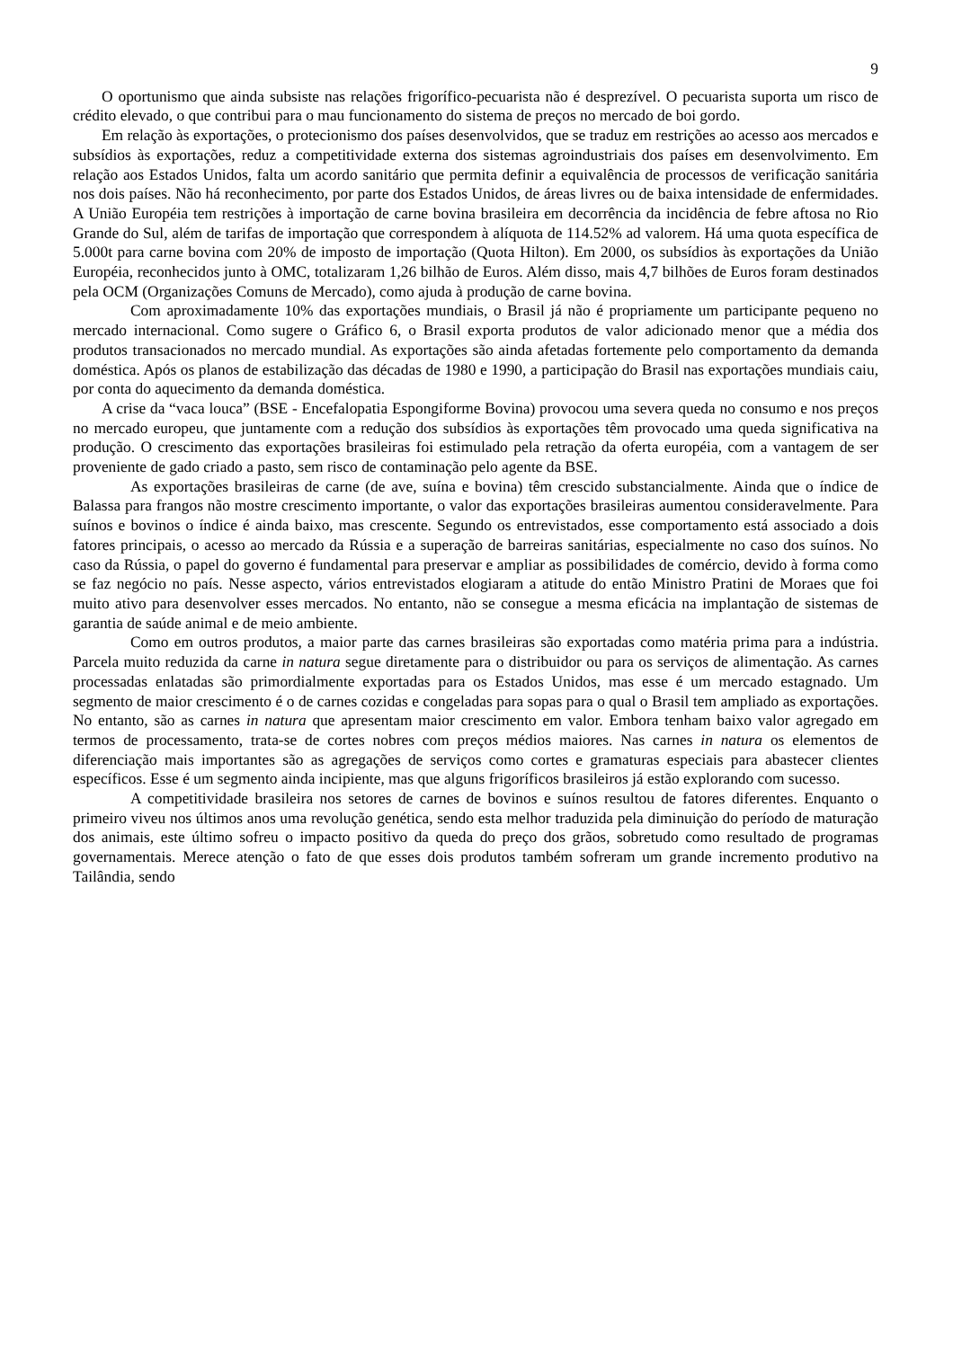9
O oportunismo que ainda subsiste nas relações frigorífico-pecuarista não é desprezível. O pecuarista suporta um risco de crédito elevado, o que contribui para o mau funcionamento do sistema de preços no mercado de boi gordo.
Em relação às exportações, o protecionismo dos países desenvolvidos, que se traduz em restrições ao acesso aos mercados e subsídios às exportações, reduz a competitividade externa dos sistemas agroindustriais dos países em desenvolvimento. Em relação aos Estados Unidos, falta um acordo sanitário que permita definir a equivalência de processos de verificação sanitária nos dois países. Não há reconhecimento, por parte dos Estados Unidos, de áreas livres ou de baixa intensidade de enfermidades. A União Européia tem restrições à importação de carne bovina brasileira em decorrência da incidência de febre aftosa no Rio Grande do Sul, além de tarifas de importação que correspondem à alíquota de 114.52% ad valorem. Há uma quota específica de 5.000t para carne bovina com 20% de imposto de importação (Quota Hilton). Em 2000, os subsídios às exportações da União Européia, reconhecidos junto à OMC, totalizaram 1,26 bilhão de Euros. Além disso, mais 4,7 bilhões de Euros foram destinados pela OCM (Organizações Comuns de Mercado), como ajuda à produção de carne bovina.
Com aproximadamente 10% das exportações mundiais, o Brasil já não é propriamente um participante pequeno no mercado internacional. Como sugere o Gráfico 6, o Brasil exporta produtos de valor adicionado menor que a média dos produtos transacionados no mercado mundial. As exportações são ainda afetadas fortemente pelo comportamento da demanda doméstica. Após os planos de estabilização das décadas de 1980 e 1990, a participação do Brasil nas exportações mundiais caiu, por conta do aquecimento da demanda doméstica.
A crise da “vaca louca” (BSE - Encefalopatia Espongiforme Bovina) provocou uma severa queda no consumo e nos preços no mercado europeu, que juntamente com a redução dos subsídios às exportações têm provocado uma queda significativa na produção. O crescimento das exportações brasileiras foi estimulado pela retração da oferta européia, com a vantagem de ser proveniente de gado criado a pasto, sem risco de contaminação pelo agente da BSE.
As exportações brasileiras de carne (de ave, suína e bovina) têm crescido substancialmente. Ainda que o índice de Balassa para frangos não mostre crescimento importante, o valor das exportações brasileiras aumentou consideravelmente. Para suínos e bovinos o índice é ainda baixo, mas crescente. Segundo os entrevistados, esse comportamento está associado a dois fatores principais, o acesso ao mercado da Rússia e a superação de barreiras sanitárias, especialmente no caso dos suínos. No caso da Rússia, o papel do governo é fundamental para preservar e ampliar as possibilidades de comércio, devido à forma como se faz negócio no país. Nesse aspecto, vários entrevistados elogiaram a atitude do então Ministro Pratini de Moraes que foi muito ativo para desenvolver esses mercados. No entanto, não se consegue a mesma eficácia na implantação de sistemas de garantia de saúde animal e de meio ambiente.
Como em outros produtos, a maior parte das carnes brasileiras são exportadas como matéria prima para a indústria. Parcela muito reduzida da carne in natura segue diretamente para o distribuidor ou para os serviços de alimentação. As carnes processadas enlatadas são primordialmente exportadas para os Estados Unidos, mas esse é um mercado estagnado. Um segmento de maior crescimento é o de carnes cozidas e congeladas para sopas para o qual o Brasil tem ampliado as exportações. No entanto, são as carnes in natura que apresentam maior crescimento em valor. Embora tenham baixo valor agregado em termos de processamento, trata-se de cortes nobres com preços médios maiores. Nas carnes in natura os elementos de diferenciação mais importantes são as agregações de serviços como cortes e gramaturas especiais para abastecer clientes específicos. Esse é um segmento ainda incipiente, mas que alguns frigoríficos brasileiros já estão explorando com sucesso.
A competitividade brasileira nos setores de carnes de bovinos e suínos resultou de fatores diferentes. Enquanto o primeiro viveu nos últimos anos uma revolução genética, sendo esta melhor traduzida pela diminuição do período de maturação dos animais, este último sofreu o impacto positivo da queda do preço dos grãos, sobretudo como resultado de programas governamentais. Merece atenção o fato de que esses dois produtos também sofreram um grande incremento produtivo na Tailândia, sendo